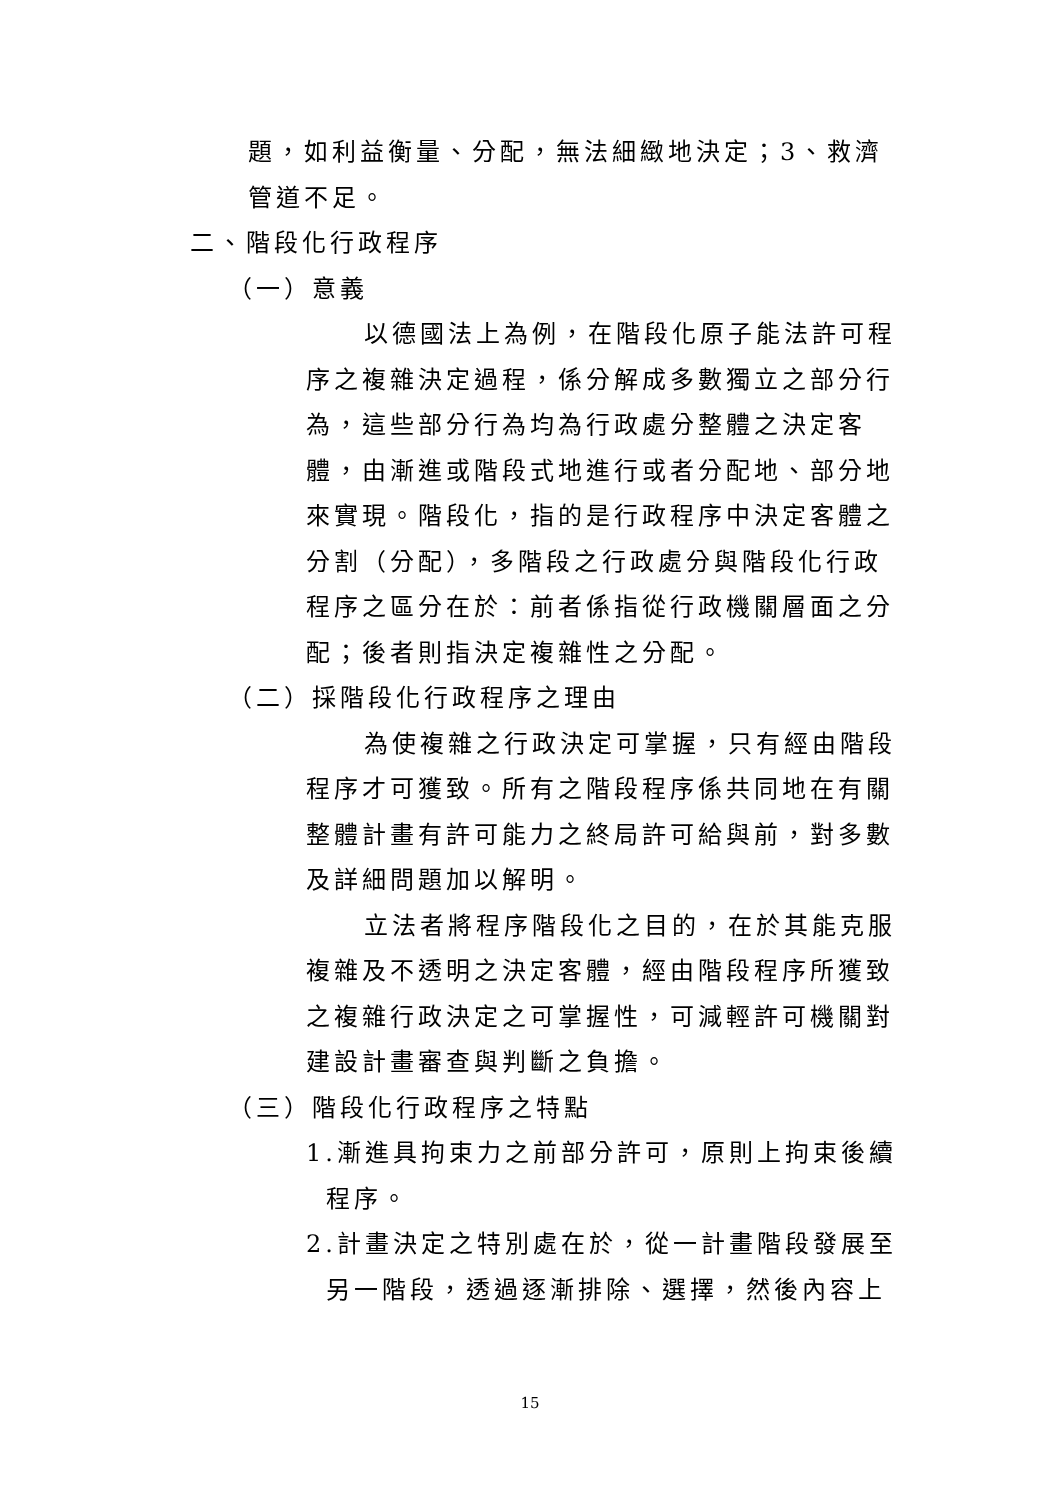題，如利益衡量、分配，無法細緻地決定；3、救濟管道不足。
二、階段化行政程序
（一）意義
以德國法上為例，在階段化原子能法許可程序之複雜決定過程，係分解成多數獨立之部分行為，這些部分行為均為行政處分整體之決定客體，由漸進或階段式地進行或者分配地、部分地來實現。階段化，指的是行政程序中決定客體之分割（分配），多階段之行政處分與階段化行政程序之區分在於：前者係指從行政機關層面之分配；後者則指決定複雜性之分配。
（二）採階段化行政程序之理由
為使複雜之行政決定可掌握，只有經由階段程序才可獲致。所有之階段程序係共同地在有關整體計畫有許可能力之終局許可給與前，對多數及詳細問題加以解明。
立法者將程序階段化之目的，在於其能克服複雜及不透明之決定客體，經由階段程序所獲致之複雜行政決定之可掌握性，可減輕許可機關對建設計畫審查與判斷之負擔。
（三）階段化行政程序之特點
1.漸進具拘束力之前部分許可，原則上拘束後續
程序。
2.計畫決定之特別處在於，從一計畫階段發展至
另一階段，透過逐漸排除、選擇，然後內容上
15